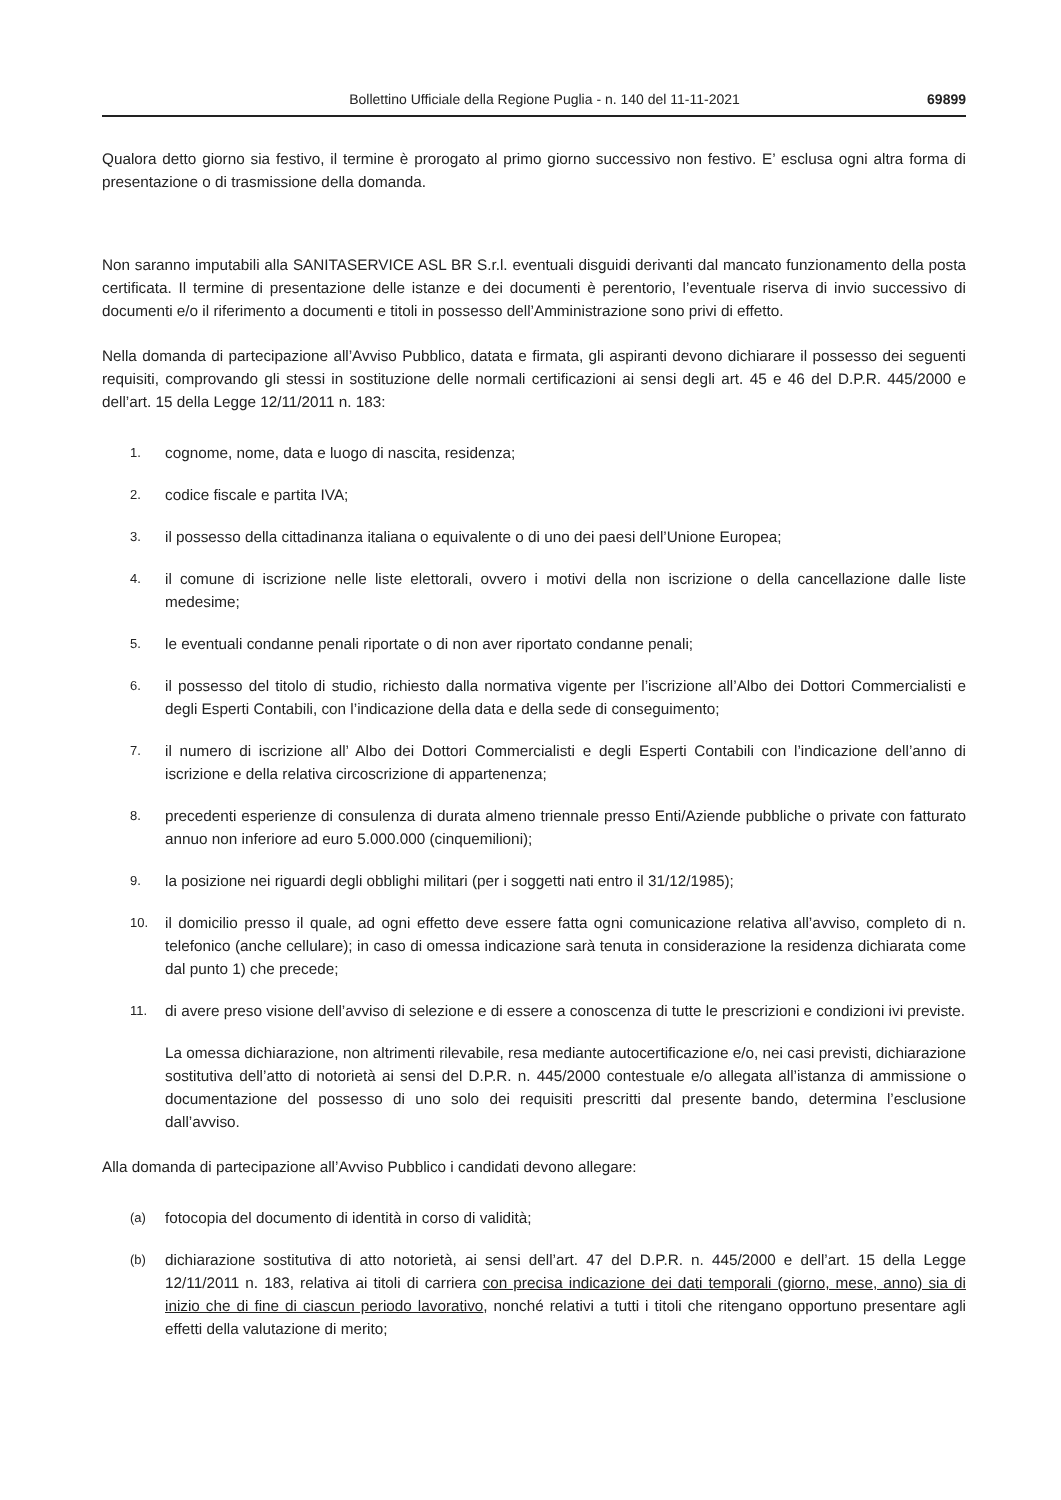Bollettino Ufficiale della Regione Puglia - n. 140 del 11-11-2021 69899
Qualora detto giorno sia festivo, il termine è prorogato al primo giorno successivo non festivo. E’ esclusa ogni altra forma di presentazione o di trasmissione della domanda.
Non saranno imputabili alla SANITASERVICE ASL BR S.r.l. eventuali disguidi derivanti dal mancato funzionamento della posta certificata. Il termine di presentazione delle istanze e dei documenti è perentorio, l’eventuale riserva di invio successivo di documenti e/o il riferimento a documenti e titoli in possesso dell’Amministrazione sono privi di effetto.
Nella domanda di partecipazione all’Avviso Pubblico, datata e firmata, gli aspiranti devono dichiarare il possesso dei seguenti requisiti, comprovando gli stessi in sostituzione delle normali certificazioni ai sensi degli art. 45 e 46 del D.P.R. 445/2000 e dell’art. 15 della Legge 12/11/2011 n. 183:
1.
cognome, nome, data e luogo di nascita, residenza;
2.
codice fiscale e partita IVA;
3.
il possesso della cittadinanza italiana o equivalente o di uno dei paesi dell’Unione Europea;
4.
il comune di iscrizione nelle liste elettorali, ovvero i motivi della non iscrizione o della cancellazione dalle liste medesime;
5.
le eventuali condanne penali riportate o di non aver riportato condanne penali;
6.
il possesso del titolo di studio, richiesto dalla normativa vigente per l’iscrizione all’Albo dei Dottori Commercialisti e degli Esperti Contabili, con l’indicazione della data e della sede di conseguimento;
7.
il numero di iscrizione all’ Albo dei Dottori Commercialisti e degli Esperti Contabili con l’indicazione dell’anno di iscrizione e della relativa circoscrizione di appartenenza;
8.
precedenti esperienze di consulenza di durata almeno triennale presso Enti/Aziende pubbliche o private con fatturato annuo non inferiore ad euro 5.000.000 (cinquemilioni);
9.
la posizione nei riguardi degli obblighi militari (per i soggetti nati entro il 31/12/1985);
10.
il domicilio presso il quale, ad ogni effetto deve essere fatta ogni comunicazione relativa all’avviso, completo di n. telefonico (anche cellulare); in caso di omessa indicazione sarà tenuta in considerazione la residenza dichiarata come dal punto 1) che precede;
11.
di avere preso visione dell’avviso di selezione e di essere a conoscenza di tutte le prescrizioni e condizioni ivi previste.
La omessa dichiarazione, non altrimenti rilevabile, resa mediante autocertificazione e/o, nei casi previsti, dichiarazione sostitutiva dell’atto di notorietà ai sensi del D.P.R. n. 445/2000 contestuale e/o allegata all’istanza di ammissione o documentazione del possesso di uno solo dei requisiti prescritti dal presente bando, determina l’esclusione dall’avviso.
Alla domanda di partecipazione all’Avviso Pubblico i candidati devono allegare:
(a)
fotocopia del documento di identità in corso di validità;
(b)
dichiarazione sostitutiva di atto notorietà, ai sensi dell’art. 47 del D.P.R. n. 445/2000 e dell’art. 15 della Legge 12/11/2011 n. 183, relativa ai titoli di carriera con precisa indicazione dei dati temporali (giorno, mese, anno) sia di inizio che di fine di ciascun periodo lavorativo, nonché relativi a tutti i titoli che ritengano opportuno presentare agli effetti della valutazione di merito;